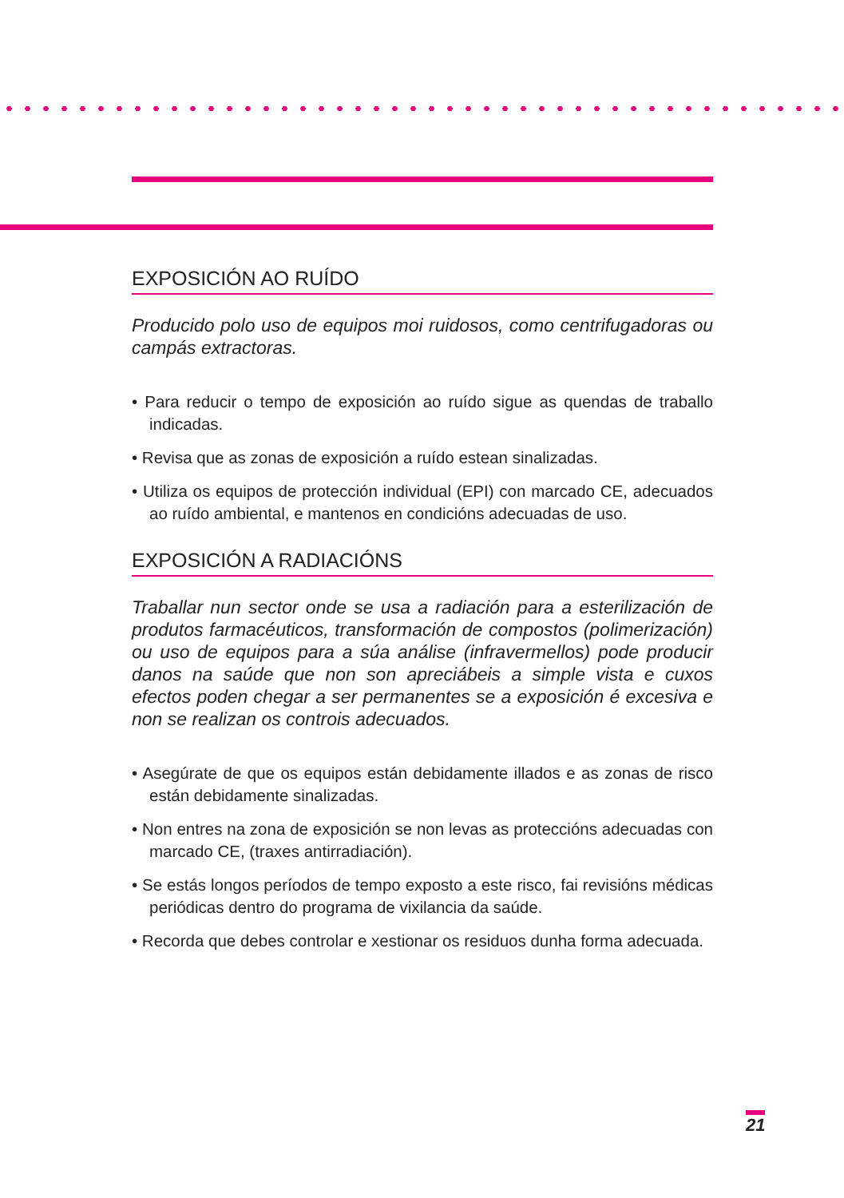EXPOSICIÓN AO RUÍDO
Producido polo uso de equipos moi ruidosos, como centrifugadoras ou campás extractoras.
• Para reducir o tempo de exposición ao ruído sigue as quendas de traballo indicadas.
• Revisa que as zonas de exposición a ruído estean sinalizadas.
• Utiliza os equipos de protección individual (EPI) con marcado CE, adecuados ao ruído ambiental, e mantenos en condicións adecuadas de uso.
EXPOSICIÓN A RADIACIÓNS
Traballar nun sector onde se usa a radiación para a esterilización de produtos farmacéuticos, transformación de compostos (polimerización) ou uso de equipos para a súa análise (infravermellos) pode producir danos na saúde que non son apreciábeis a simple vista e cuxos efectos poden chegar a ser permanentes se a exposición é excesiva e non se realizan os controis adecuados.
• Asegúrate de que os equipos están debidamente illados e as zonas de risco están debidamente sinalizadas.
• Non entres na zona de exposición se non levas as proteccións adecuadas con marcado CE, (traxes antirradiación).
• Se estás longos períodos de tempo exposto a este risco, fai revisións médicas periódicas dentro do programa de vixilancia da saúde.
• Recorda que debes controlar e xestionar os residuos dunha forma adecuada.
21